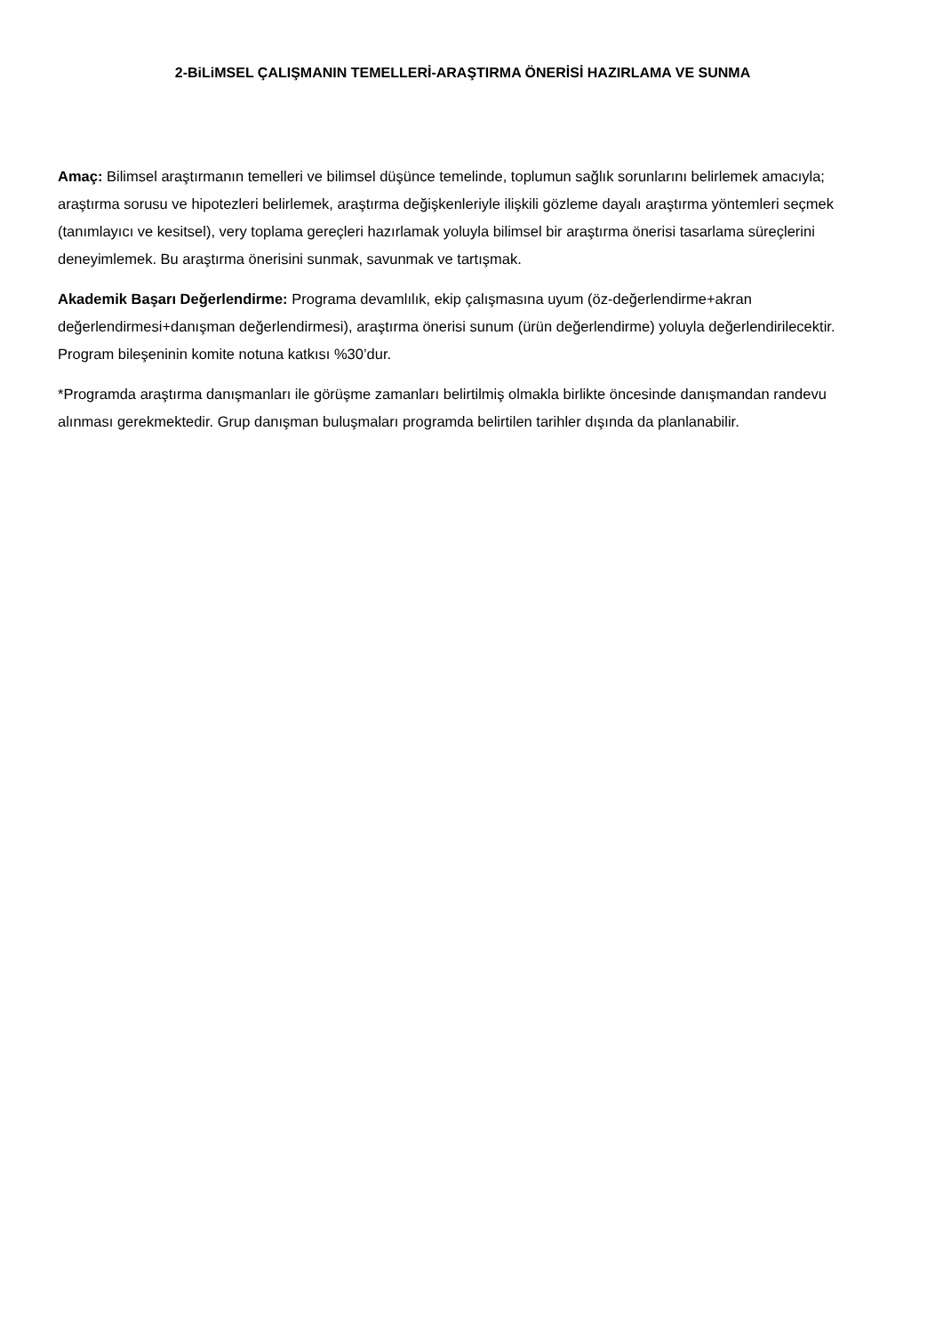2-BiLiMSEL ÇALIŞMANIN TEMELLERİ-ARAŞTIRMA ÖNERİSİ HAZIRLAMA VE SUNMA
Amaç: Bilimsel araştırmanın temelleri ve bilimsel düşünce temelinde, toplumun sağlık sorunlarını belirlemek amacıyla; araştırma sorusu ve hipotezleri belirlemek, araştırma değişkenleriyle ilişkili gözleme dayalı araştırma yöntemleri seçmek (tanımlayıcı ve kesitsel), very toplama gereçleri hazırlamak yoluyla bilimsel bir araştırma önerisi tasarlama süreçlerini deneyimlemek. Bu araştırma önerisini sunmak, savunmak ve tartışmak.
Akademik Başarı Değerlendirme: Programa devamlılık, ekip çalışmasına uyum (öz-değerlendirme+akran değerlendirmesi+danışman değerlendirmesi), araştırma önerisi sunum (ürün değerlendirme) yoluyla değerlendirilecektir. Program bileşeninin komite notuna katkısı %30’dur.
*Programda araştırma danışmanları ile görüşme zamanları belirtilmiş olmakla birlikte öncesinde danışmandan randevu alınması gerekmektedir. Grup danışman buluşmaları programda belirtilen tarihler dışında da planlanabilir.